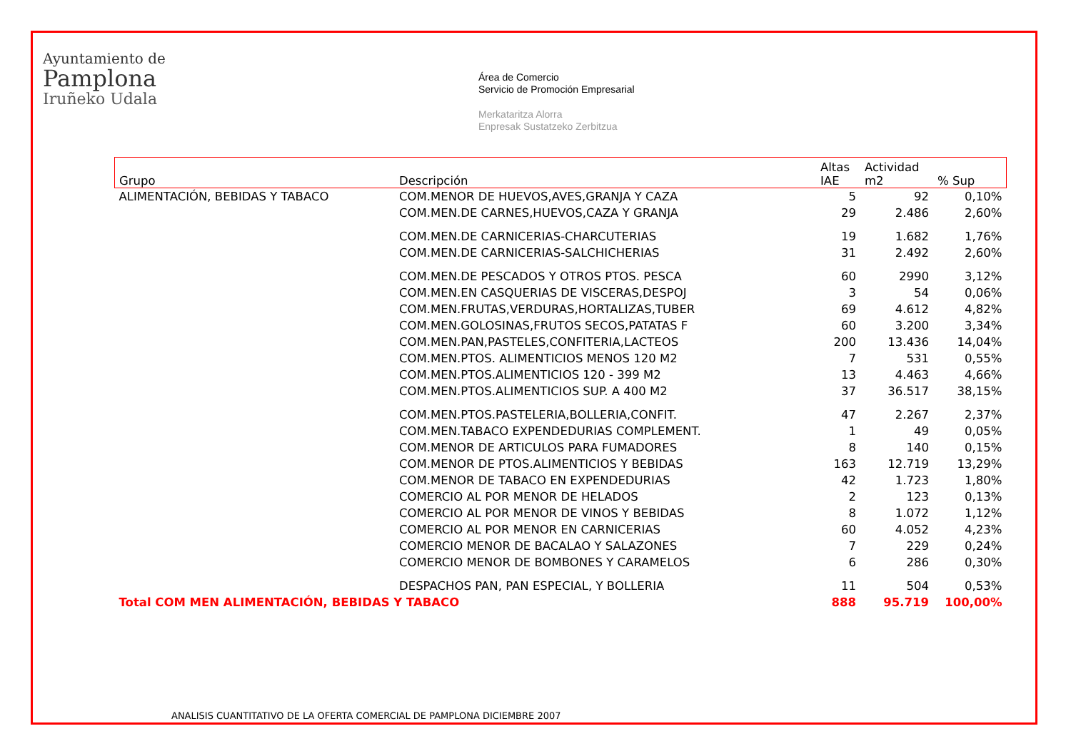Ayuntamiento de
Pamplona
Iruñeko Udala
Área de Comercio
Servicio de Promoción Empresarial
Merkataritza Alorra
Enpresak Sustatzeko Zerbitzua
| Grupo | Descripción | Altas IAE | Actividad m2 | % Sup |
| --- | --- | --- | --- | --- |
| ALIMENTACIÓN, BEBIDAS Y TABACO | COM.MENOR DE HUEVOS,AVES,GRANJA Y CAZA | 5 | 92 | 0,10% |
| | COM.MEN.DE CARNES,HUEVOS,CAZA Y GRANJA | 29 | 2.486 | 2,60% |
| | COM.MEN.DE CARNICERIAS-CHARCUTERIAS | 19 | 1.682 | 1,76% |
| | COM.MEN.DE CARNICERIAS-SALCHICHERIAS | 31 | 2.492 | 2,60% |
| | COM.MEN.DE PESCADOS Y OTROS PTOS. PESCA | 60 | 2990 | 3,12% |
| | COM.MEN.EN CASQUERIAS DE VISCERAS,DESPOJ | 3 | 54 | 0,06% |
| | COM.MEN.FRUTAS,VERDURAS,HORTALIZAS,TUBER | 69 | 4.612 | 4,82% |
| | COM.MEN.GOLOSINAS,FRUTOS SECOS,PATATAS F | 60 | 3.200 | 3,34% |
| | COM.MEN.PAN,PASTELES,CONFITERIA,LACTEOS | 200 | 13.436 | 14,04% |
| | COM.MEN.PTOS. ALIMENTICIOS MENOS 120 M2 | 7 | 531 | 0,55% |
| | COM.MEN.PTOS.ALIMENTICIOS 120 - 399 M2 | 13 | 4.463 | 4,66% |
| | COM.MEN.PTOS.ALIMENTICIOS SUP. A 400 M2 | 37 | 36.517 | 38,15% |
| | COM.MEN.PTOS.PASTELERIA,BOLLERIA,CONFIT. | 47 | 2.267 | 2,37% |
| | COM.MEN.TABACO EXPENDEDURIAS COMPLEMENT. | 1 | 49 | 0,05% |
| | COM.MENOR DE ARTICULOS PARA FUMADORES | 8 | 140 | 0,15% |
| | COM.MENOR DE PTOS.ALIMENTICIOS Y BEBIDAS | 163 | 12.719 | 13,29% |
| | COM.MENOR DE TABACO EN EXPENDEDURIAS | 42 | 1.723 | 1,80% |
| | COMERCIO AL POR MENOR DE HELADOS | 2 | 123 | 0,13% |
| | COMERCIO AL POR MENOR DE VINOS Y BEBIDAS | 8 | 1.072 | 1,12% |
| | COMERCIO AL POR MENOR EN CARNICERIAS | 60 | 4.052 | 4,23% |
| | COMERCIO MENOR DE BACALAO Y SALAZONES | 7 | 229 | 0,24% |
| | COMERCIO MENOR DE BOMBONES Y CARAMELOS | 6 | 286 | 0,30% |
| | DESPACHOS PAN, PAN ESPECIAL, Y BOLLERIA | 11 | 504 | 0,53% |
| Total COM MEN ALIMENTACIÓN, BEBIDAS Y TABACO | | 888 | 95.719 | 100,00% |
ANALISIS CUANTITATIVO DE LA OFERTA COMERCIAL DE PAMPLONA DICIEMBRE 2007